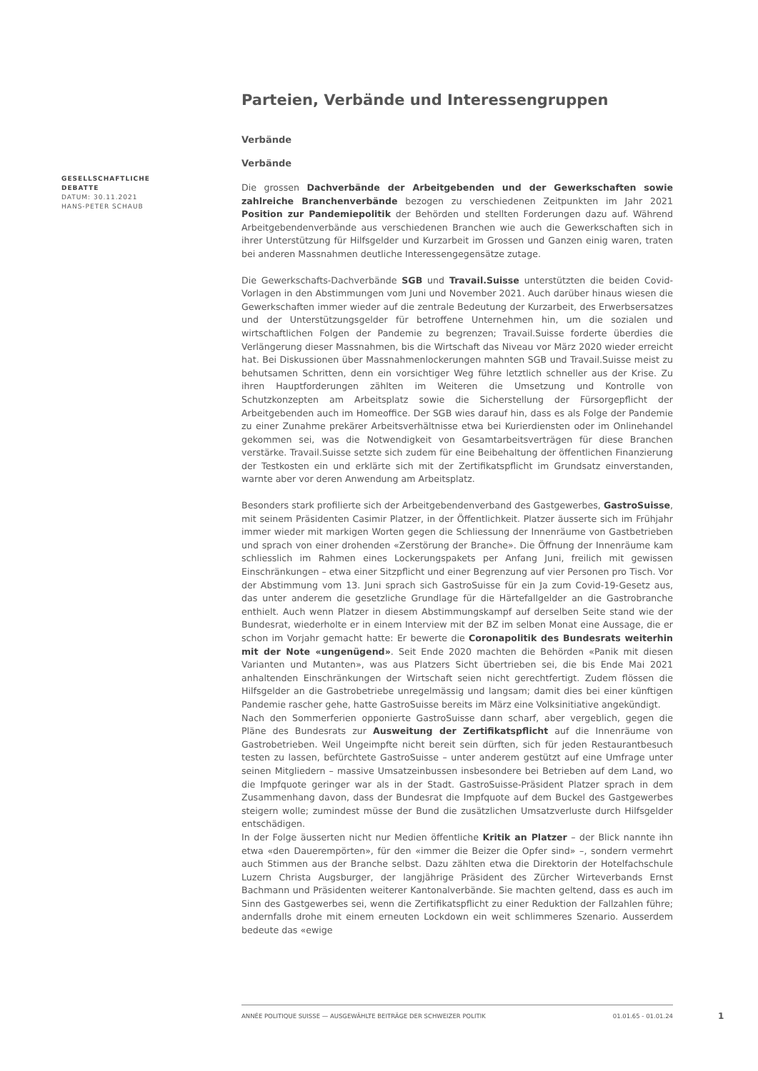GESELLSCHAFTLICHE DEBATTE
DATUM: 30.11.2021
HANS-PETER SCHAUB
Parteien, Verbände und Interessengruppen
Verbände
Verbände
Die grossen Dachverbände der Arbeitgebenden und der Gewerkschaften sowie zahlreiche Branchenverbände bezogen zu verschiedenen Zeitpunkten im Jahr 2021 Position zur Pandemiepolitik der Behörden und stellten Forderungen dazu auf. Während Arbeitgebendenverbände aus verschiedenen Branchen wie auch die Gewerkschaften sich in ihrer Unterstützung für Hilfsgelder und Kurzarbeit im Grossen und Ganzen einig waren, traten bei anderen Massnahmen deutliche Interessengegensätze zutage.
Die Gewerkschafts-Dachverbände SGB und Travail.Suisse unterstützten die beiden Covid-Vorlagen in den Abstimmungen vom Juni und November 2021. Auch darüber hinaus wiesen die Gewerkschaften immer wieder auf die zentrale Bedeutung der Kurzarbeit, des Erwerbsersatzes und der Unterstützungsgelder für betroffene Unternehmen hin, um die sozialen und wirtschaftlichen Folgen der Pandemie zu begrenzen; Travail.Suisse forderte überdies die Verlängerung dieser Massnahmen, bis die Wirtschaft das Niveau vor März 2020 wieder erreicht hat. Bei Diskussionen über Massnahmenlockerungen mahnten SGB und Travail.Suisse meist zu behutsamen Schritten, denn ein vorsichtiger Weg führe letztlich schneller aus der Krise. Zu ihren Hauptforderungen zählten im Weiteren die Umsetzung und Kontrolle von Schutzkonzepten am Arbeitsplatz sowie die Sicherstellung der Fürsorgepflicht der Arbeitgebenden auch im Homeoffice. Der SGB wies darauf hin, dass es als Folge der Pandemie zu einer Zunahme prekärer Arbeitsverhältnisse etwa bei Kurierdiensten oder im Onlinehandel gekommen sei, was die Notwendigkeit von Gesamtarbeitsverträgen für diese Branchen verstärke. Travail.Suisse setzte sich zudem für eine Beibehaltung der öffentlichen Finanzierung der Testkosten ein und erklärte sich mit der Zertifikatspflicht im Grundsatz einverstanden, warnte aber vor deren Anwendung am Arbeitsplatz.
Besonders stark profilierte sich der Arbeitgebendenverband des Gastgewerbes, GastroSuisse, mit seinem Präsidenten Casimir Platzer, in der Öffentlichkeit. Platzer äusserte sich im Frühjahr immer wieder mit markigen Worten gegen die Schliessung der Innenräume von Gastbetrieben und sprach von einer drohenden «Zerstörung der Branche». Die Öffnung der Innenräume kam schliesslich im Rahmen eines Lockerungspakets per Anfang Juni, freilich mit gewissen Einschränkungen – etwa einer Sitzpflicht und einer Begrenzung auf vier Personen pro Tisch. Vor der Abstimmung vom 13. Juni sprach sich GastroSuisse für ein Ja zum Covid-19-Gesetz aus, das unter anderem die gesetzliche Grundlage für die Härtefallgelder an die Gastrobranche enthielt. Auch wenn Platzer in diesem Abstimmungskampf auf derselben Seite stand wie der Bundesrat, wiederholte er in einem Interview mit der BZ im selben Monat eine Aussage, die er schon im Vorjahr gemacht hatte: Er bewerte die Coronapolitik des Bundesrats weiterhin mit der Note «ungenügend». Seit Ende 2020 machten die Behörden «Panik mit diesen Varianten und Mutanten», was aus Platzers Sicht übertrieben sei, die bis Ende Mai 2021 anhaltenden Einschränkungen der Wirtschaft seien nicht gerechtfertigt. Zudem flössen die Hilfsgelder an die Gastrobetriebe unregelmässig und langsam; damit dies bei einer künftigen Pandemie rascher gehe, hatte GastroSuisse bereits im März eine Volksinitiative angekündigt.
Nach den Sommerferien opponierte GastroSuisse dann scharf, aber vergeblich, gegen die Pläne des Bundesrats zur Ausweitung der Zertifikatspflicht auf die Innenräume von Gastrobetrieben. Weil Ungeimpfte nicht bereit sein dürften, sich für jeden Restaurantbesuch testen zu lassen, befürchtete GastroSuisse – unter anderem gestützt auf eine Umfrage unter seinen Mitgliedern – massive Umsatzeinbussen insbesondere bei Betrieben auf dem Land, wo die Impfquote geringer war als in der Stadt. GastroSuisse-Präsident Platzer sprach in dem Zusammenhang davon, dass der Bundesrat die Impfquote auf dem Buckel des Gastgewerbes steigern wolle; zumindest müsse der Bund die zusätzlichen Umsatzverluste durch Hilfsgelder entschädigen.
In der Folge äusserten nicht nur Medien öffentliche Kritik an Platzer – der Blick nannte ihn etwa «den Dauerempörten», für den «immer die Beizer die Opfer sind» –, sondern vermehrt auch Stimmen aus der Branche selbst. Dazu zählten etwa die Direktorin der Hotelfachschule Luzern Christa Augsburger, der langjährige Präsident des Zürcher Wirteverbands Ernst Bachmann und Präsidenten weiterer Kantonalverbände. Sie machten geltend, dass es auch im Sinn des Gastgewerbes sei, wenn die Zertifikatspflicht zu einer Reduktion der Fallzahlen führe; andernfalls drohe mit einem erneuten Lockdown ein weit schlimmeres Szenario. Ausserdem bedeute das «ewige
ANNÉE POLITIQUE SUISSE — AUSGEWÄHLTE BEITRÄGE DER SCHWEIZER POLITIK 01.01.65 - 01.01.24
1